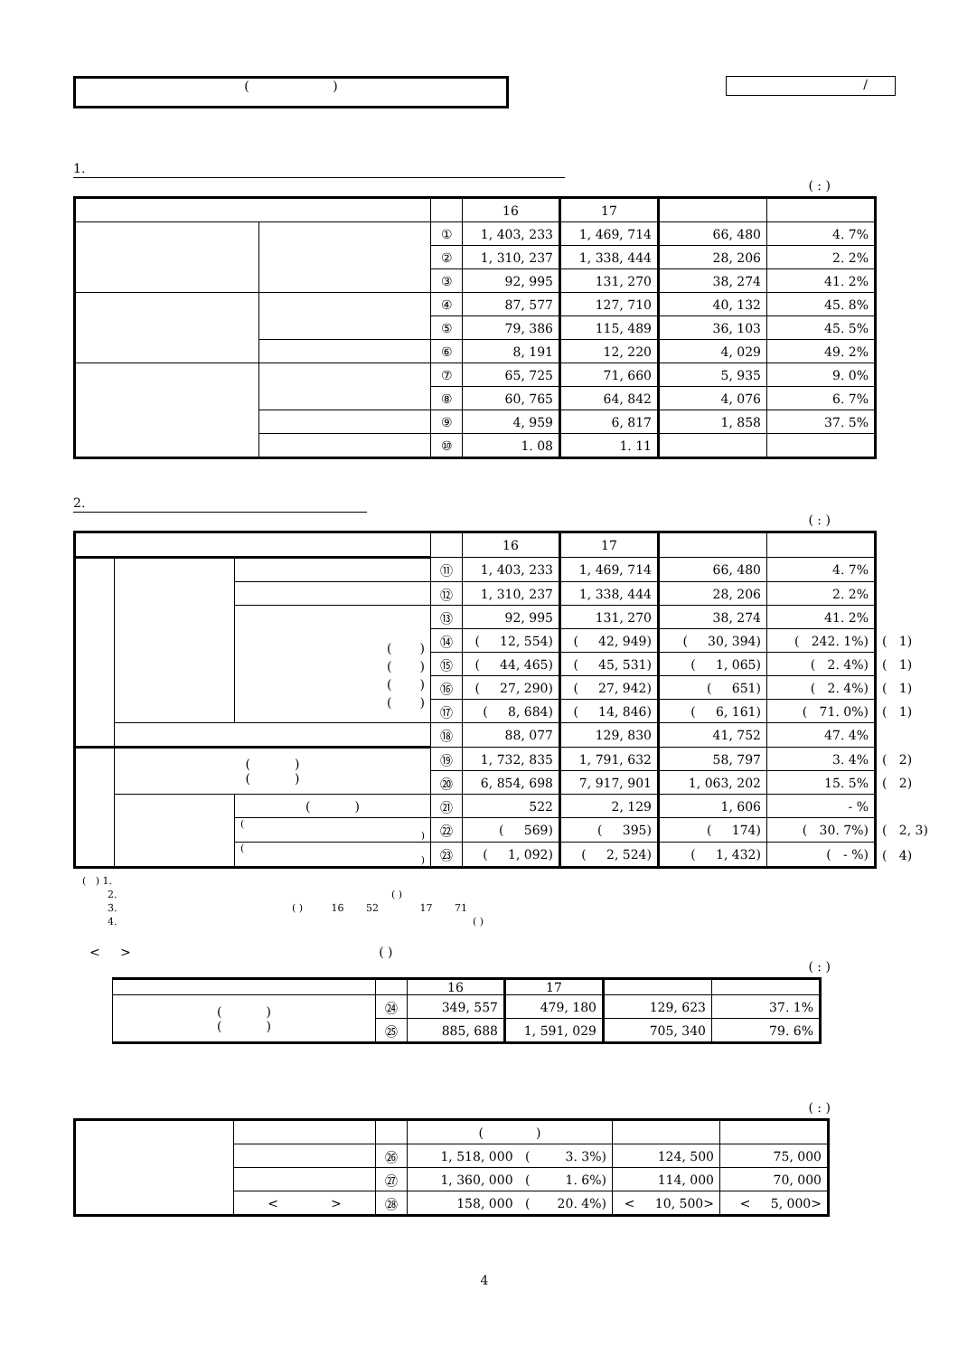()
/
1.
( : )
| | | | 16 | 17 | | |
| | | ① | 1, 403, 233 | 1, 469, 714 | 66, 480 | 4. 7% |
| | | ② | 1, 310, 237 | 1, 338, 444 | 28, 206 | 2. 2% |
| | | ③ | 92, 995 | 131, 270 | 38, 274 | 41. 2% |
| | | ④ | 87, 577 | 127, 710 | 40, 132 | 45. 8% |
| | | ⑤ | 79, 386 | 115, 489 | 36, 103 | 45. 5% |
| | | ⑥ | 8, 191 | 12, 220 | 4, 029 | 49. 2% |
| | | ⑦ | 65, 725 | 71, 660 | 5, 935 | 9. 0% |
| | | ⑧ | 60, 765 | 64, 842 | 4, 076 | 6. 7% |
| | | ⑨ | 4, 959 | 6, 817 | 1, 858 | 37. 5% |
| | | ⑩ | 1. 08 | 1. 11 | | |
2.
( : )
| | | | | 16 | 17 | | | |
| | | | ⑪ | 1, 403, 233 | 1, 469, 714 | 66, 480 | 4. 7% | |
| | | | ⑫ | 1, 310, 237 | 1, 338, 444 | 28, 206 | 2. 2% | |
| | | ( ) ( ) ( ) ( ) | ⑬ | 92, 995 | 131, 270 | 38, 274 | 41. 2% | |
| | | | ⑭ | ( 12, 554) | ( 42, 949) | ( 30, 394) | ( 242. 1%) | ( 1) |
| | | | ⑮ | ( 44, 465) | ( 45, 531) | ( 1, 065) | ( 2. 4%) | ( 1) |
| | | | ⑯ | ( 27, 290) | ( 27, 942) | ( 651) | ( 2. 4%) | ( 1) |
| | | | ⑰ | ( 8, 684) | ( 14, 846) | ( 6, 161) | ( 71. 0%) | ( 1) |
| | | | ⑱ | 88, 077 | 129, 830 | 41, 752 | 47. 4% | |
| | ( ) ( ) | | ⑲ | 1, 732, 835 | 1, 791, 632 | 58, 797 | 3. 4% | ( 2) |
| | | | ⑳ | 6, 854, 698 | 7, 917, 901 | 1, 063, 202 | 15. 5% | ( 2) |
| | | ( ) | ㉑ | 522 | 2, 129 | 1, 606 | - % | |
| | | ( ) | ㉒ | ( 569) | ( 395) | ( 174) | ( 30. 7%) | ( 2, 3) |
| | | ( ) | ㉓ | ( 1, 092) | ( 2, 524) | ( 1, 432) | ( - %) | ( 4) |
( ) 1.
2. ( )
3. ( ) 16 52 17 71
4. ( )
< > ( )
( : )
| | | 16 | 17 | | |
| ( ) ( ) | ㉔ | 349, 557 | 479, 180 | 129, 623 | 37. 1% |
| | ㉕ | 885, 688 | 1, 591, 029 | 705, 340 | 79. 6% |
( : )
| | | | ( ) | | | |
| | | ㉖ | 1, 518, 000 ( | 3. 3%) | 124, 500 | 75, 000 |
| | | ㉗ | 1, 360, 000 ( | 1. 6%) | 114, 000 | 70, 000 |
| | < > | ㉘ | 158, 000 ( | 20. 4%) | < 10, 500> | < 5, 000> |
4